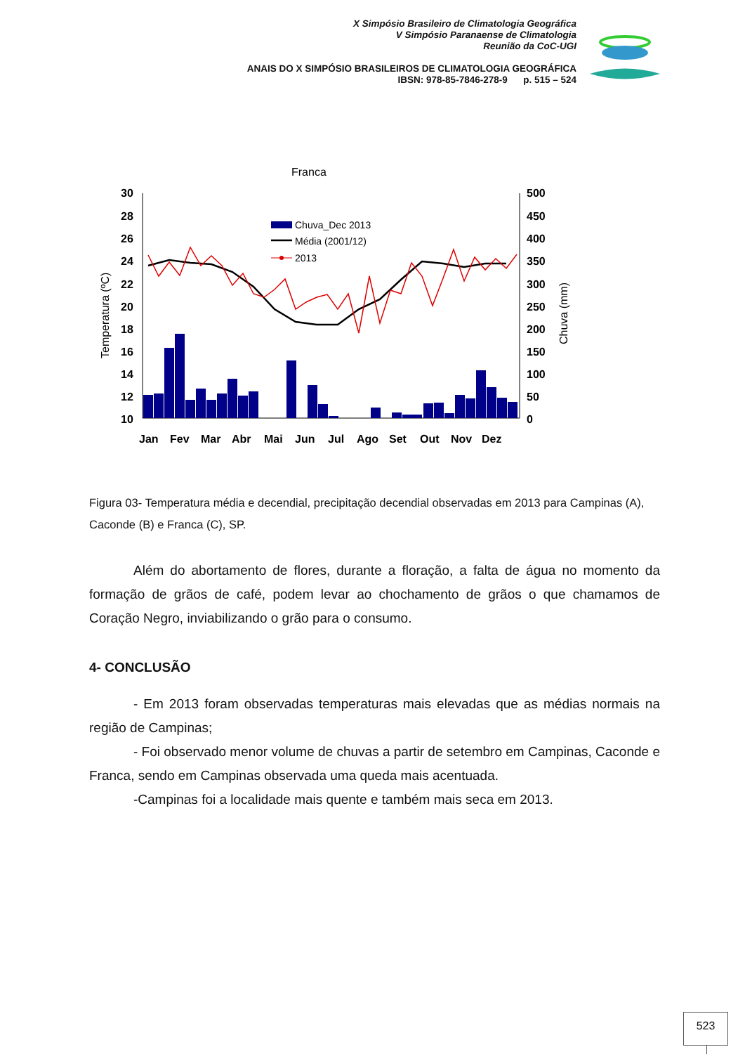X Simpósio Brasileiro de Climatologia Geográfica
V Simpósio Paranaense de Climatologia
Reunião da CoC-UGI
ANAIS DO X SIMPÓSIO BRASILEIROS DE CLIMATOLOGIA GEOGRÁFICA
IBSN: 978-85-7846-278-9 p. 515 – 524
Franca
30
28
26
24
22
20
18
16
14
12
10
500
450
400
350
300
250
200
150
100
50
0
Jan
Fev
Mar
Abr
Mai
Jun
Jul
Ago
Set
Out
Nov
Dez
Temperatura (ºC)
Chuva (mm)
Chuva_Dec 2013
Média (2001/12)
2013
Figura 03- Temperatura média e decendial, precipitação decendial observadas em 2013 para Campinas (A), Caconde (B) e Franca (C), SP.
Além do abortamento de flores, durante a floração, a falta de água no momento da formação de grãos de café, podem levar ao chochamento de grãos o que chamamos de Coração Negro, inviabilizando o grão para o consumo.
4- CONCLUSÃO
- Em 2013 foram observadas temperaturas mais elevadas que as médias normais na região de Campinas;
- Foi observado menor volume de chuvas a partir de setembro em Campinas, Caconde e Franca, sendo em Campinas observada uma queda mais acentuada.
-Campinas foi a localidade mais quente e também mais seca em 2013.
523